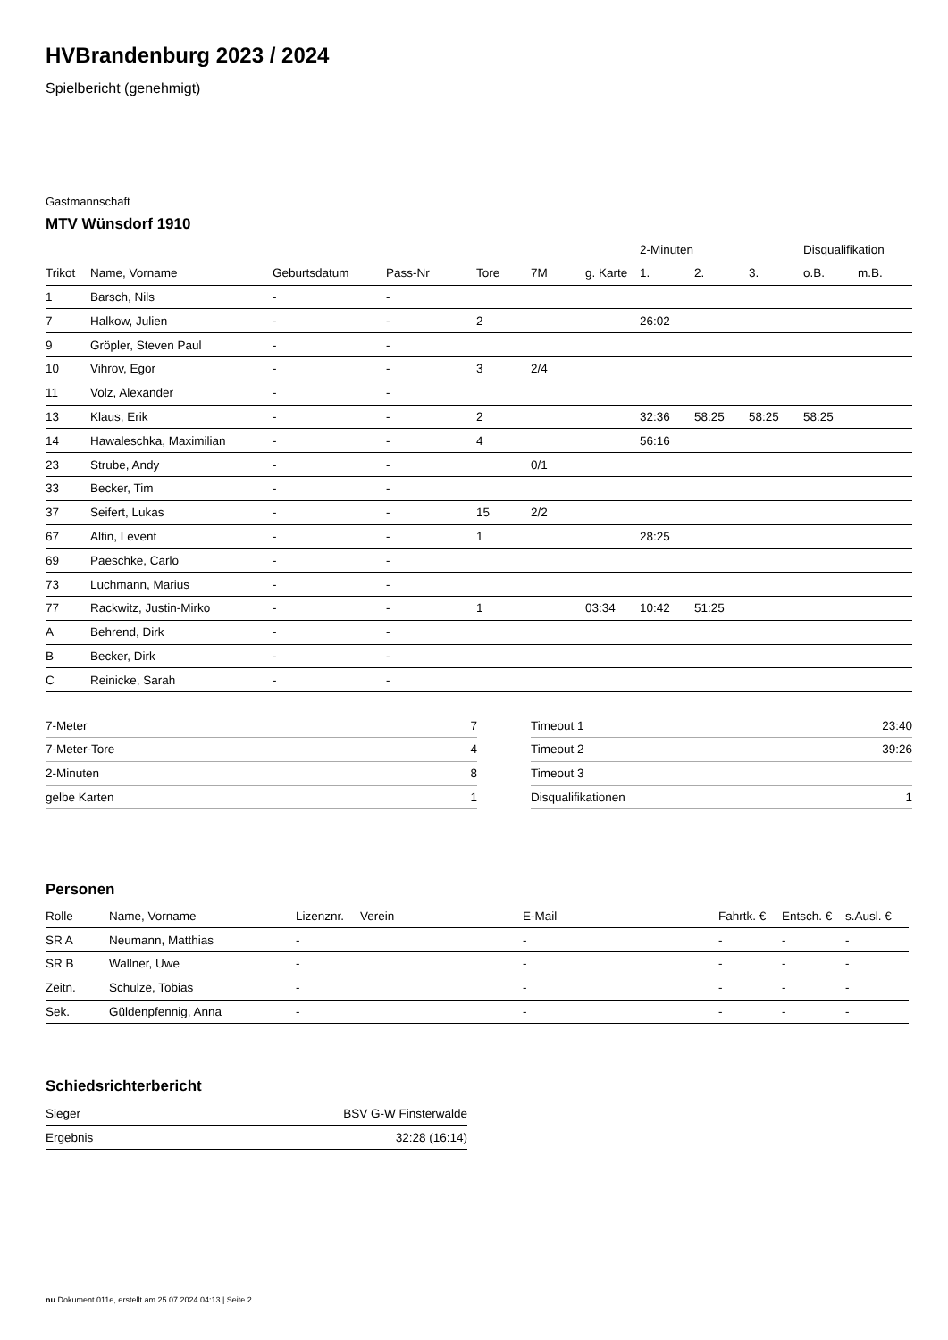HVBrandenburg 2023 / 2024
Spielbericht (genehmigt)
Gastmannschaft
MTV Wünsdorf 1910
| | | | | | | | 2-Minuten | | | Disqualifikation | |
| --- | --- | --- | --- | --- | --- | --- | --- | --- | --- | --- | --- |
| Trikot | Name, Vorname | Geburtsdatum | Pass-Nr | Tore | 7M | g. Karte | 1. | 2. | 3. | o.B. | m.B. |
| 1 | Barsch, Nils | - | - | | | | | | | | |
| 7 | Halkow, Julien | - | - | 2 | | | 26:02 | | | | |
| 9 | Gröpler, Steven Paul | - | - | | | | | | | | |
| 10 | Vihrov, Egor | - | - | 3 | 2/4 | | | | | | |
| 11 | Volz, Alexander | - | - | | | | | | | | |
| 13 | Klaus, Erik | - | - | 2 | | | 32:36 | 58:25 | 58:25 | 58:25 | |
| 14 | Hawaleschka, Maximilian | - | - | 4 | | | 56:16 | | | | |
| 23 | Strube, Andy | - | - | | 0/1 | | | | | | |
| 33 | Becker, Tim | - | - | | | | | | | | |
| 37 | Seifert, Lukas | - | - | 15 | 2/2 | | | | | | |
| 67 | Altin, Levent | - | - | 1 | | | 28:25 | | | | |
| 69 | Paeschke, Carlo | - | - | | | | | | | | |
| 73 | Luchmann, Marius | - | - | | | | | | | | |
| 77 | Rackwitz, Justin-Mirko | - | - | 1 | | 03:34 | 10:42 | 51:25 | | | |
| A | Behrend, Dirk | - | - | | | | | | | | |
| B | Becker, Dirk | - | - | | | | | | | | |
| C | Reinicke, Sarah | - | - | | | | | | | | |
| 7-Meter | 7 |
| 7-Meter-Tore | 4 |
| 2-Minuten | 8 |
| gelbe Karten | 1 |
| Timeout 1 | 23:40 |
| Timeout 2 | 39:26 |
| Timeout 3 | |
| Disqualifikationen | 1 |
Personen
| Rolle | Name, Vorname | Lizenznr. | Verein | E-Mail | Fahrtk. € | Entsch. € | s.Ausl. € |
| --- | --- | --- | --- | --- | --- | --- | --- |
| SR A | Neumann, Matthias | - | | - | - | - | - |
| SR B | Wallner, Uwe | - | | - | - | - | - |
| Zeitn. | Schulze, Tobias | - | | - | - | - | - |
| Sek. | Güldenpfennig, Anna | - | | - | - | - | - |
Schiedsrichterbericht
| Sieger | BSV G-W Finsterwalde |
| Ergebnis | 32:28 (16:14) |
nu.Dokument 011e, erstellt am 25.07.2024 04:13 | Seite 2